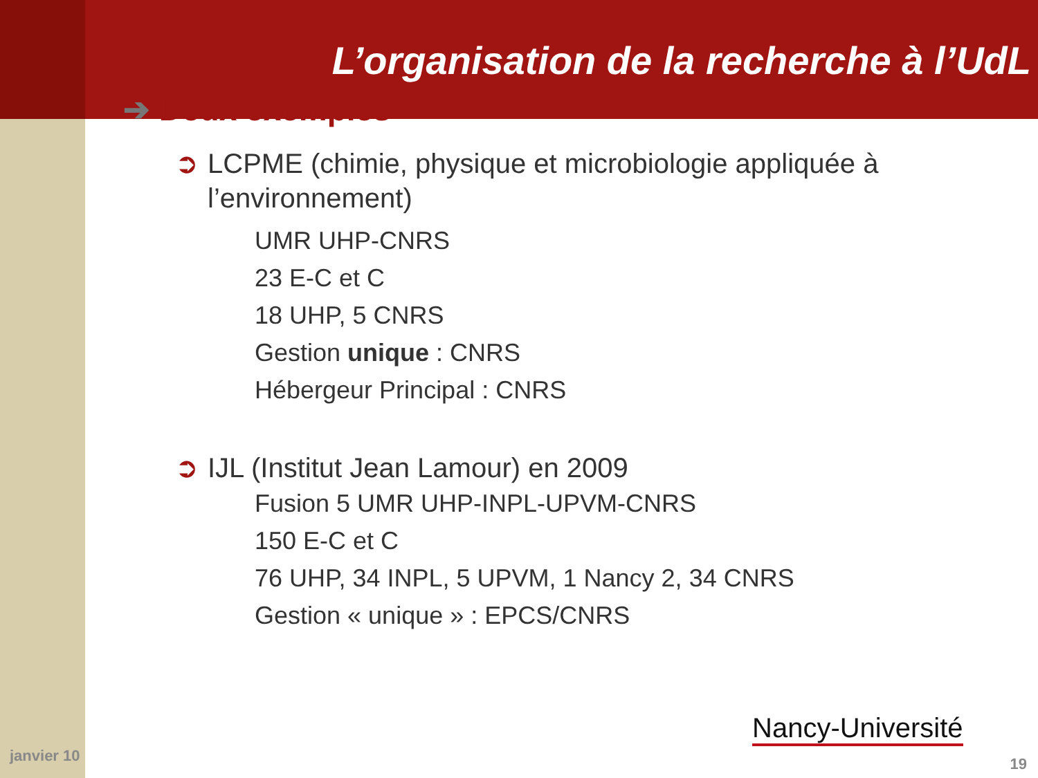L’organisation de la recherche à l’UdL
➔ Deux exemples
➲ LCPME (chimie, physique et microbiologie appliquée à l’environnement)
UMR UHP-CNRS
23 E-C et C
18 UHP, 5 CNRS
Gestion unique : CNRS
Hébergeur Principal : CNRS
➲ IJL (Institut Jean Lamour) en 2009
Fusion 5 UMR UHP-INPL-UPVM-CNRS
150 E-C et C
76 UHP, 34 INPL, 5 UPVM, 1 Nancy 2, 34 CNRS
Gestion « unique » : EPCS/CNRS
janvier 10
Nancy-Université
19